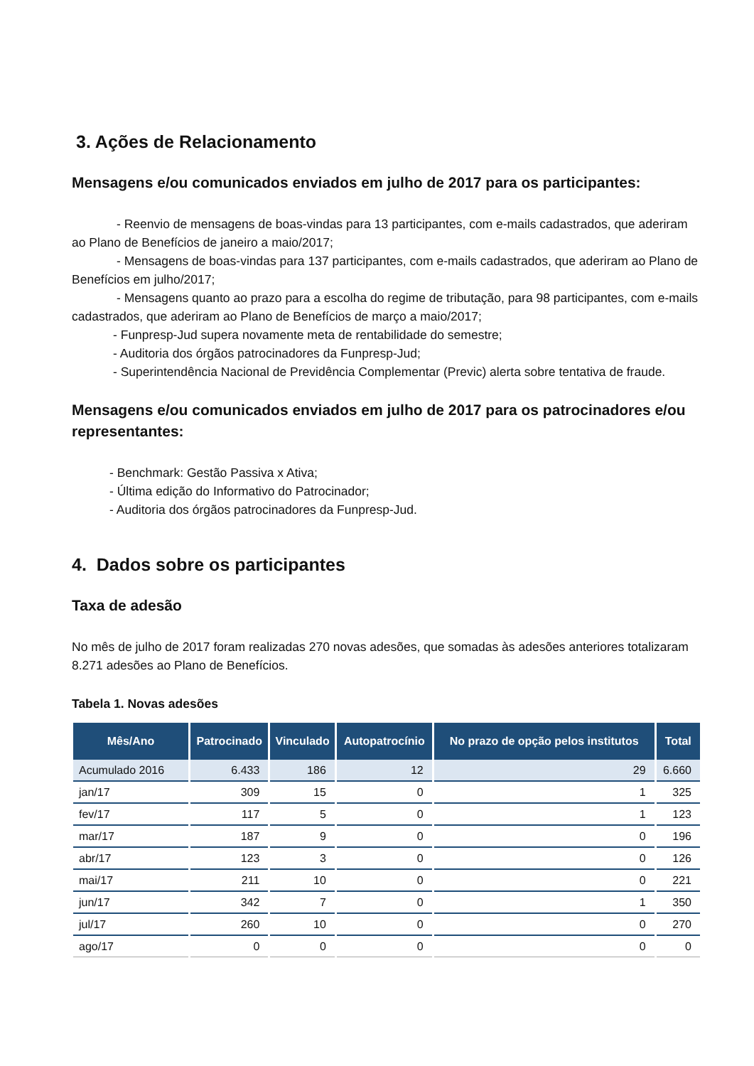3. Ações de Relacionamento
Mensagens e/ou comunicados enviados em julho de 2017 para os participantes:
- Reenvio de mensagens de boas-vindas para 13 participantes, com e-mails cadastrados, que aderiram ao Plano de Benefícios de janeiro a maio/2017;
- Mensagens de boas-vindas para 137 participantes, com e-mails cadastrados, que aderiram ao Plano de Benefícios em julho/2017;
- Mensagens quanto ao prazo para a escolha do regime de tributação, para 98 participantes, com e-mails cadastrados, que aderiram ao Plano de Benefícios de março a maio/2017;
- Funpresp-Jud supera novamente meta de rentabilidade do semestre;
- Auditoria dos órgãos patrocinadores da Funpresp-Jud;
- Superintendência Nacional de Previdência Complementar (Previc) alerta sobre tentativa de fraude.
Mensagens e/ou comunicados enviados em julho de 2017 para os patrocinadores e/ou representantes:
- Benchmark: Gestão Passiva x Ativa;
- Última edição do Informativo do Patrocinador;
- Auditoria dos órgãos patrocinadores da Funpresp-Jud.
4. Dados sobre os participantes
Taxa de adesão
No mês de julho de 2017 foram realizadas 270 novas adesões, que somadas às adesões anteriores totalizaram 8.271 adesões ao Plano de Benefícios.
Tabela 1. Novas adesões
| Mês/Ano | Patrocinado | Vinculado | Autopatrocínio | No prazo de opção pelos institutos | Total |
| --- | --- | --- | --- | --- | --- |
| Acumulado 2016 | 6.433 | 186 | 12 | 29 | 6.660 |
| jan/17 | 309 | 15 | 0 | 1 | 325 |
| fev/17 | 117 | 5 | 0 | 1 | 123 |
| mar/17 | 187 | 9 | 0 | 0 | 196 |
| abr/17 | 123 | 3 | 0 | 0 | 126 |
| mai/17 | 211 | 10 | 0 | 0 | 221 |
| jun/17 | 342 | 7 | 0 | 1 | 350 |
| jul/17 | 260 | 10 | 0 | 0 | 270 |
| ago/17 | 0 | 0 | 0 | 0 | 0 |